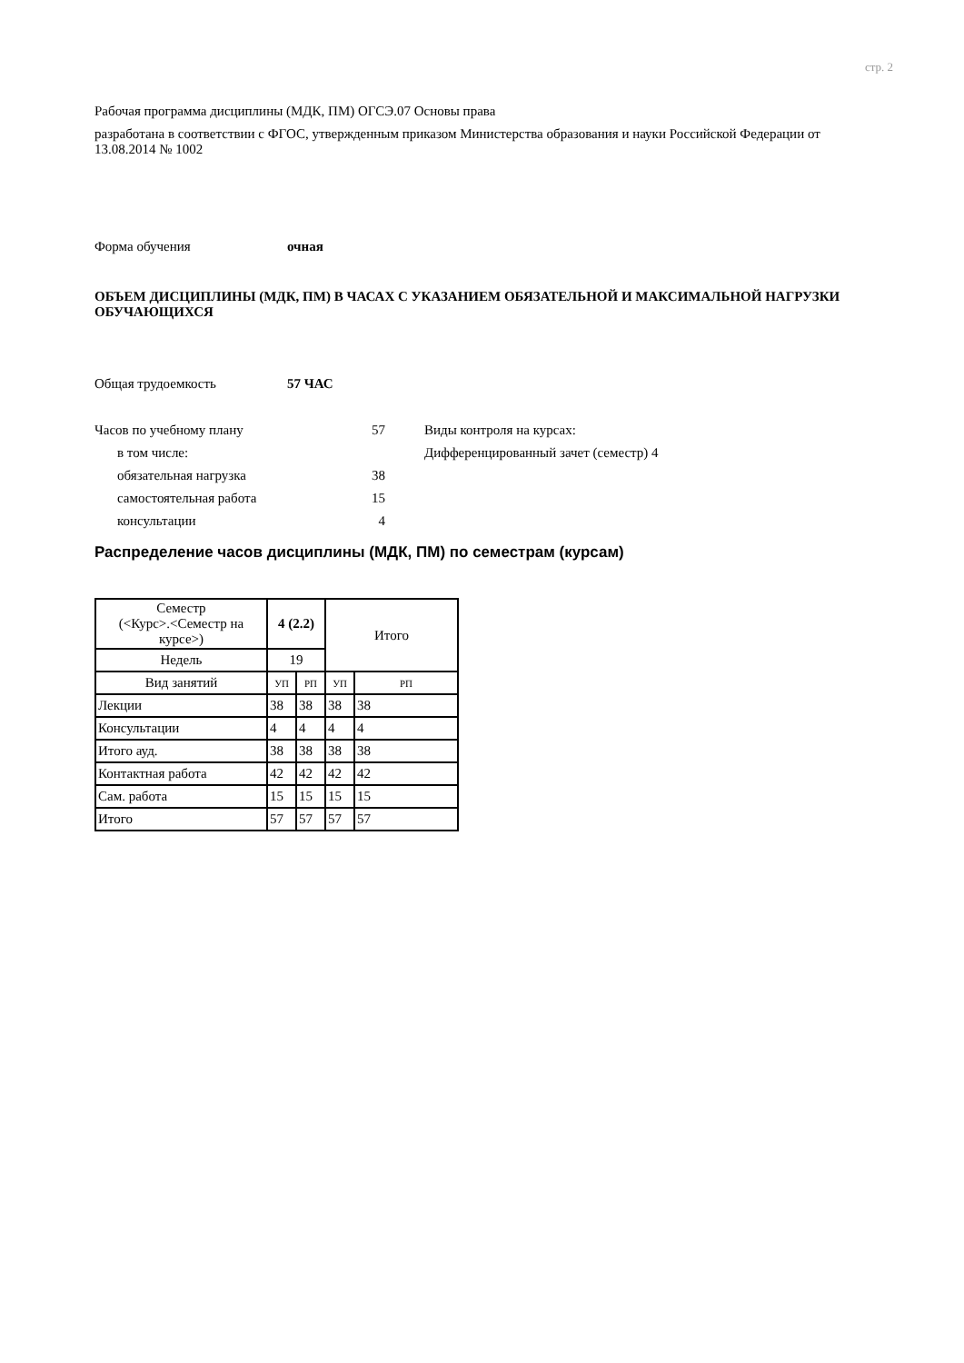стр. 2
Рабочая программа дисциплины (МДК, ПМ) ОГСЭ.07 Основы права
разработана в соответствии с ФГОС, утвержденным приказом Министерства образования и науки Российской Федерации от 13.08.2014 № 1002
Форма обучения очная
ОБЪЕМ ДИСЦИПЛИНЫ (МДК, ПМ) В ЧАСАХ С УКАЗАНИЕМ ОБЯЗАТЕЛЬНОЙ И МАКСИМАЛЬНОЙ НАГРУЗКИ ОБУЧАЮЩИХСЯ
Общая трудоемкость 57 ЧАС
Часов по учебному плану 57
в том числе:
обязательная нагрузка 38
самостоятельная работа 15
консультации 4
Виды контроля на курсах:
Дифференцированный зачет (семестр) 4
Распределение часов дисциплины (МДК, ПМ) по семестрам (курсам)
| Семестр (<Курс>.<Семестр на курсе>) | 4 (2.2) | | Итого | |
| Недель | 19 | | | |
| Вид занятий | УП | РП | УП | РП |
| Лекции | 38 | 38 | 38 | 38 |
| Консультации | 4 | 4 | 4 | 4 |
| Итого ауд. | 38 | 38 | 38 | 38 |
| Контактная работа | 42 | 42 | 42 | 42 |
| Сам. работа | 15 | 15 | 15 | 15 |
| Итого | 57 | 57 | 57 | 57 |